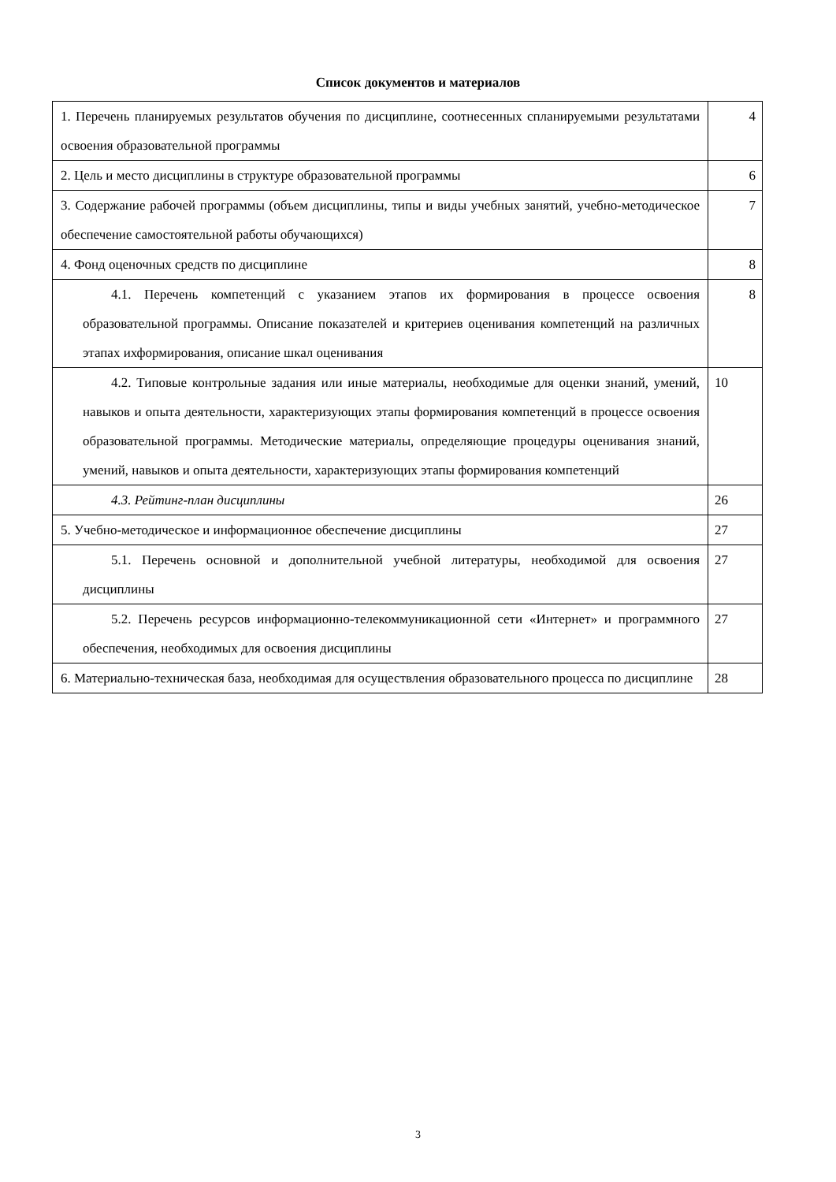Список документов и материалов
| 1. Перечень планируемых результатов обучения по дисциплине, соотнесенных спланируемыми результатами освоения образовательной программы | 4 |
| 2. Цель и место дисциплины в структуре образовательной программы | 6 |
| 3. Содержание рабочей программы (объем дисциплины, типы и виды учебных занятий, учебно-методическое обеспечение самостоятельной работы обучающихся) | 7 |
| 4. Фонд оценочных средств по дисциплине | 8 |
| 4.1. Перечень компетенций с указанием этапов их формирования в процессе освоения образовательной программы. Описание показателей и критериев оценивания компетенций на различных этапах ихформирования, описание шкал оценивания | 8 |
| 4.2. Типовые контрольные задания или иные материалы, необходимые для оценки знаний, умений, навыков и опыта деятельности, характеризующих этапы формирования компетенций в процессе освоения образовательной программы. Методические материалы, определяющие процедуры оценивания знаний, умений, навыков и опыта деятельности, характеризующих этапы формирования компетенций | 10 |
| 4.3. Рейтинг-план дисциплины | 26 |
| 5. Учебно-методическое и информационное обеспечение дисциплины | 27 |
| 5.1. Перечень основной и дополнительной учебной литературы, необходимой для освоения дисциплины | 27 |
| 5.2. Перечень ресурсов информационно-телекоммуникационной сети «Интернет» и программного обеспечения, необходимых для освоения дисциплины | 27 |
| 6. Материально-техническая база, необходимая для осуществления образовательного процесса по дисциплине | 28 |
3